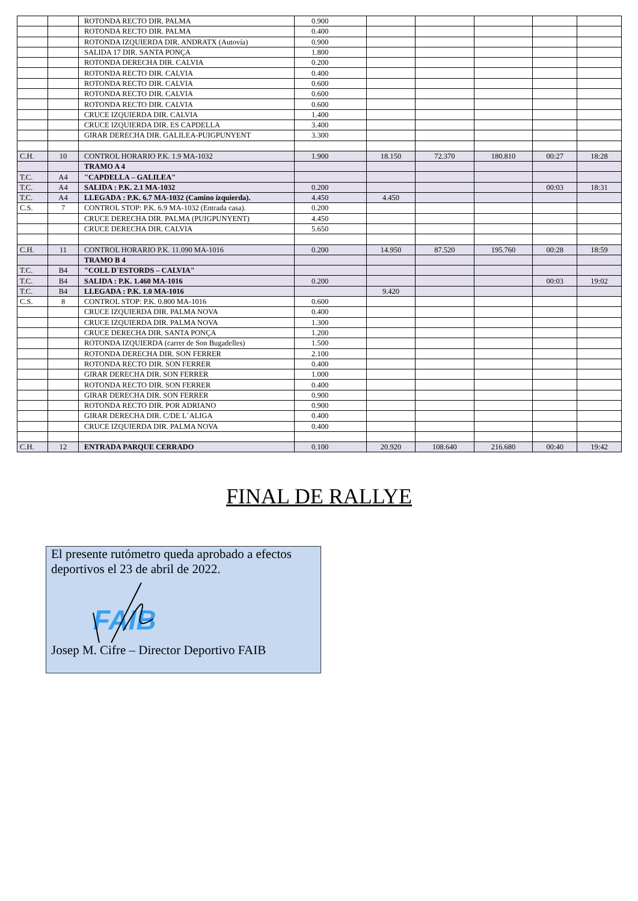| | | ROTONDA RECTO DIR. PALMA | 0.900 | | | | | |
| | | ROTONDA RECTO DIR. PALMA | 0.400 | | | | | |
| | | ROTONDA IZQUIERDA DIR. ANDRATX (Autovía) | 0.900 | | | | | |
| | | SALIDA 17 DIR. SANTA PONÇA | 1.800 | | | | | |
| | | ROTONDA DERECHA DIR. CALVIA | 0.200 | | | | | |
| | | ROTONDA RECTO DIR. CALVIA | 0.400 | | | | | |
| | | ROTONDA RECTO DIR. CALVIA | 0.600 | | | | | |
| | | ROTONDA RECTO DIR. CALVIA | 0.600 | | | | | |
| | | ROTONDA RECTO DIR. CALVIA | 0.600 | | | | | |
| | | CRUCE IZQUIERDA DIR. CALVIA | 1.400 | | | | | |
| | | CRUCE IZQUIERDA DIR. ES CAPDELLA | 3.400 | | | | | |
| | | GIRAR DERECHA DIR. GALILEA-PUIGPUNYENT | 3.300 | | | | | |
| C.H. | 10 | CONTROL HORARIO P.K. 1.9 MA-1032 | 1.900 | 18.150 | 72.370 | 180.810 | 00:27 | 18:28 |
| | | TRAMO A 4 | | | | | | |
| T.C. | A4 | "CAPDELLA – GALILEA" | | | | | | |
| T.C. | A4 | SALIDA : P.K. 2.1 MA-1032 | 0.200 | | | | 00:03 | 18:31 |
| T.C. | A4 | LLEGADA : P.K. 6.7 MA-1032 (Camino izquierda). | 4.450 | 4.450 | | | | |
| C.S. | 7 | CONTROL STOP: P.K. 6.9 MA-1032 (Entrada casa). | 0.200 | | | | | |
| | | CRUCE DERECHA DIR. PALMA (PUIGPUNYENT) | 4.450 | | | | | |
| | | CRUCE DERECHA DIR. CALVIA | 5.650 | | | | | |
| C.H. | 11 | CONTROL HORARIO P.K. 11.090 MA-1016 | 0.200 | 14.950 | 87.520 | 195.760 | 00:28 | 18:59 |
| | | TRAMO B 4 | | | | | | |
| T.C. | B4 | "COLL D´ESTORDS – CALVIA" | | | | | | |
| T.C. | B4 | SALIDA : P.K. 1.460 MA-1016 | 0.200 | | | | 00:03 | 19:02 |
| T.C. | B4 | LLEGADA : P.K. 1.0 MA-1016 | | 9.420 | | | | |
| C.S. | 8 | CONTROL STOP: P.K. 0.800 MA-1016 | 0.600 | | | | | |
| | | CRUCE IZQUIERDA DIR. PALMA NOVA | 0.400 | | | | | |
| | | CRUCE IZQUIERDA DIR. PALMA NOVA | 1.300 | | | | | |
| | | CRUCE DERECHA DIR. SANTA PONÇA | 1.200 | | | | | |
| | | ROTONDA IZQUIERDA (carrer de Son Bugadelles) | 1.500 | | | | | |
| | | ROTONDA DERECHA DIR. SON FERRER | 2.100 | | | | | |
| | | ROTONDA RECTO DIR. SON FERRER | 0.400 | | | | | |
| | | GIRAR DERECHA DIR. SON FERRER | 1.000 | | | | | |
| | | ROTONDA RECTO DIR. SON FERRER | 0.400 | | | | | |
| | | GIRAR DERECHA DIR. SON FERRER | 0.900 | | | | | |
| | | ROTONDA RECTO DIR. POR ADRIANO | 0.900 | | | | | |
| | | GIRAR DERECHA DIR. C/DE L´ALIGA | 0.400 | | | | | |
| | | CRUCE IZQUIERDA DIR. PALMA NOVA | 0.400 | | | | | |
| C.H. | 12 | ENTRADA PARQUE CERRADO | 0.100 | 20.920 | 108.640 | 216.680 | 00:40 | 19:42 |
FINAL DE RALLYE
El presente rutómetro queda aprobado a efectos deportivos el 23 de abril de 2022.
FAIB
Josep M. Cifre – Director Deportivo FAIB